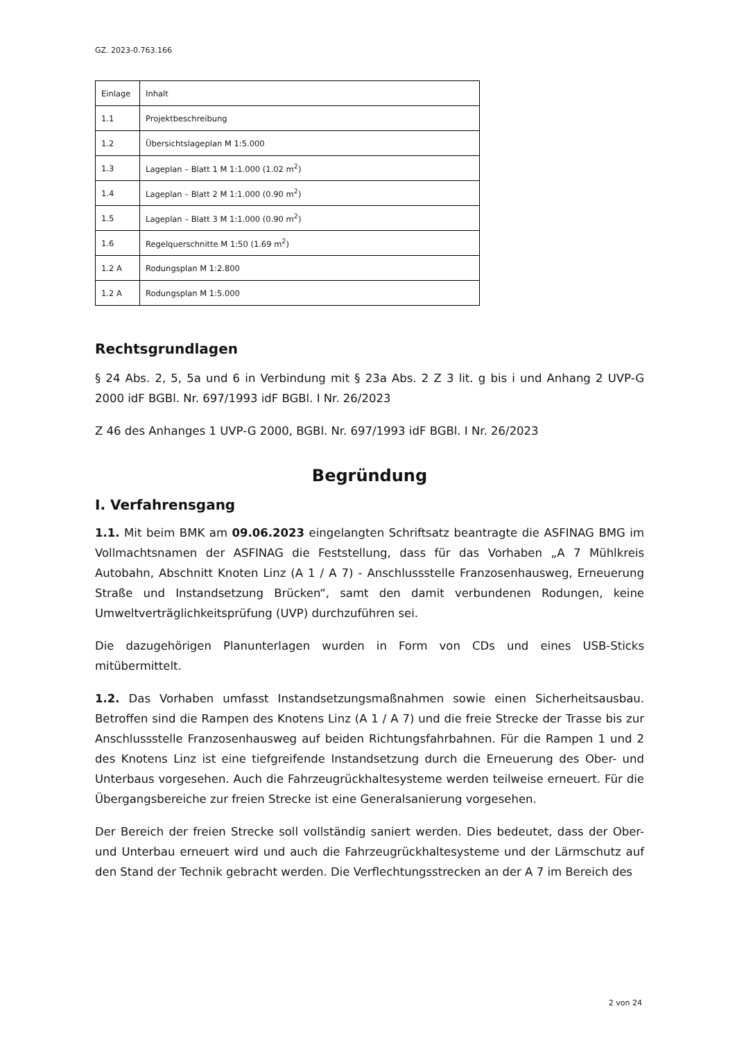GZ. 2023-0.763.166
| Einlage | Inhalt |
| 1.1 | Projektbeschreibung |
| 1.2 | Übersichtslageplan M 1:5.000 |
| 1.3 | Lageplan – Blatt 1 M 1:1.000 (1.02 m<sup>2</sup>) |
| 1.4 | Lageplan – Blatt 2 M 1:1.000 (0.90 m<sup>2</sup>) |
| 1.5 | Lageplan – Blatt 3 M 1:1.000 (0.90 m<sup>2</sup>) |
| 1.6 | Regelquerschnitte M 1:50 (1.69 m<sup>2</sup>) |
| 1.2 A | Rodungsplan M 1:2.800 |
| 1.2 A | Rodungsplan M 1:5.000 |
Rechtsgrundlagen
§ 24 Abs. 2, 5, 5a und 6 in Verbindung mit § 23a Abs. 2 Z 3 lit. g bis i und Anhang 2 UVP-G 2000 idF BGBl. Nr. 697/1993 idF BGBl. I Nr. 26/2023
Z 46 des Anhanges 1 UVP-G 2000, BGBl. Nr. 697/1993 idF BGBl. I Nr. 26/2023
Begründung
I. Verfahrensgang
1.1. Mit beim BMK am 09.06.2023 eingelangten Schriftsatz beantragte die ASFINAG BMG im Vollmachtsnamen der ASFINAG die Feststellung, dass für das Vorhaben „A 7 Mühlkreis Autobahn, Abschnitt Knoten Linz (A 1 / A 7) - Anschlussstelle Franzosenhausweg, Erneuerung Straße und Instandsetzung Brücken“, samt den damit verbundenen Rodungen, keine Umweltverträglichkeitsprüfung (UVP) durchzuführen sei.
Die dazugehörigen Planunterlagen wurden in Form von CDs und eines USB-Sticks mitübermittelt.
1.2. Das Vorhaben umfasst Instandsetzungsmaßnahmen sowie einen Sicherheitsausbau. Betroffen sind die Rampen des Knotens Linz (A 1 / A 7) und die freie Strecke der Trasse bis zur Anschlussstelle Franzosenhausweg auf beiden Richtungsfahrbahnen. Für die Rampen 1 und 2 des Knotens Linz ist eine tiefgreifende Instandsetzung durch die Erneuerung des Ober- und Unterbaus vorgesehen. Auch die Fahrzeugrückhaltesysteme werden teilweise erneuert. Für die Übergangsbereiche zur freien Strecke ist eine Generalsanierung vorgesehen.
Der Bereich der freien Strecke soll vollständig saniert werden. Dies bedeutet, dass der Ober- und Unterbau erneuert wird und auch die Fahrzeugrückhaltesysteme und der Lärmschutz auf den Stand der Technik gebracht werden. Die Verflechtungsstrecken an der A 7 im Bereich des
2 von 24